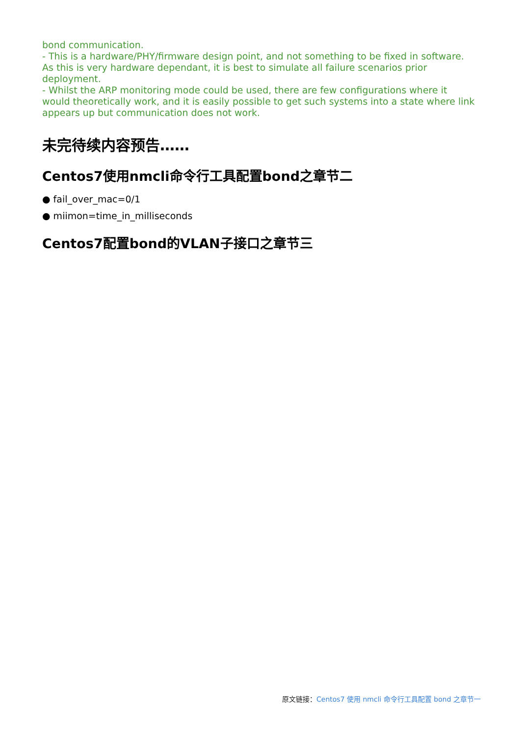bond communication.
- This is a hardware/PHY/firmware design point, and not something to be fixed in software. As this is very hardware dependant, it is best to simulate all failure scenarios prior deployment.
- Whilst the ARP monitoring mode could be used, there are few configurations where it would theoretically work, and it is easily possible to get such systems into a state where link appears up but communication does not work.
未完待续内容预告……
Centos7使用nmcli命令行工具配置bond之章节二
● fail_over_mac=0/1
● miimon=time_in_milliseconds
Centos7配置bond的VLAN子接口之章节三
原文链接：Centos7 使用 nmcli 命令行工具配置 bond 之章节一